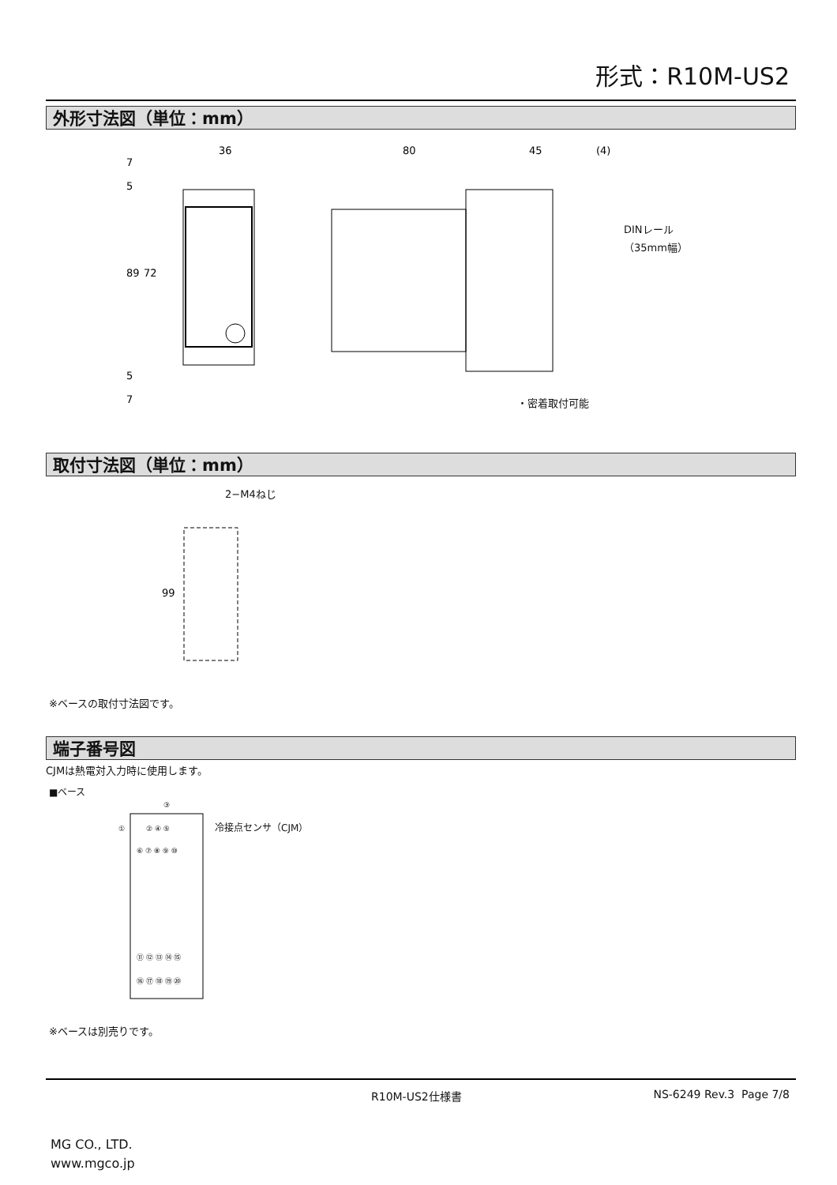形式：R10M-US2
外形寸法図（単位：mm）
36
80
45
(4)
89
72
7
5
5
7
DINレール
（35mm幅）
・密着取付可能
取付寸法図（単位：mm）
2−M4ねじ
99
※ベースの取付寸法図です。
端子番号図
CJMは熱電対入力時に使用します。
■ベース
冷接点センサ（CJM）
③
①
② ④ ⑤
⑥ ⑦ ⑧ ⑨ ⑩
⑪ ⑫ ⑬ ⑭ ⑮
⑯ ⑰ ⑱ ⑲ ⑳
※ベースは別売りです。
R10M-US2仕様書 NS-6249 Rev.3 Page 7/8
MG CO., LTD.
www.mgco.jp